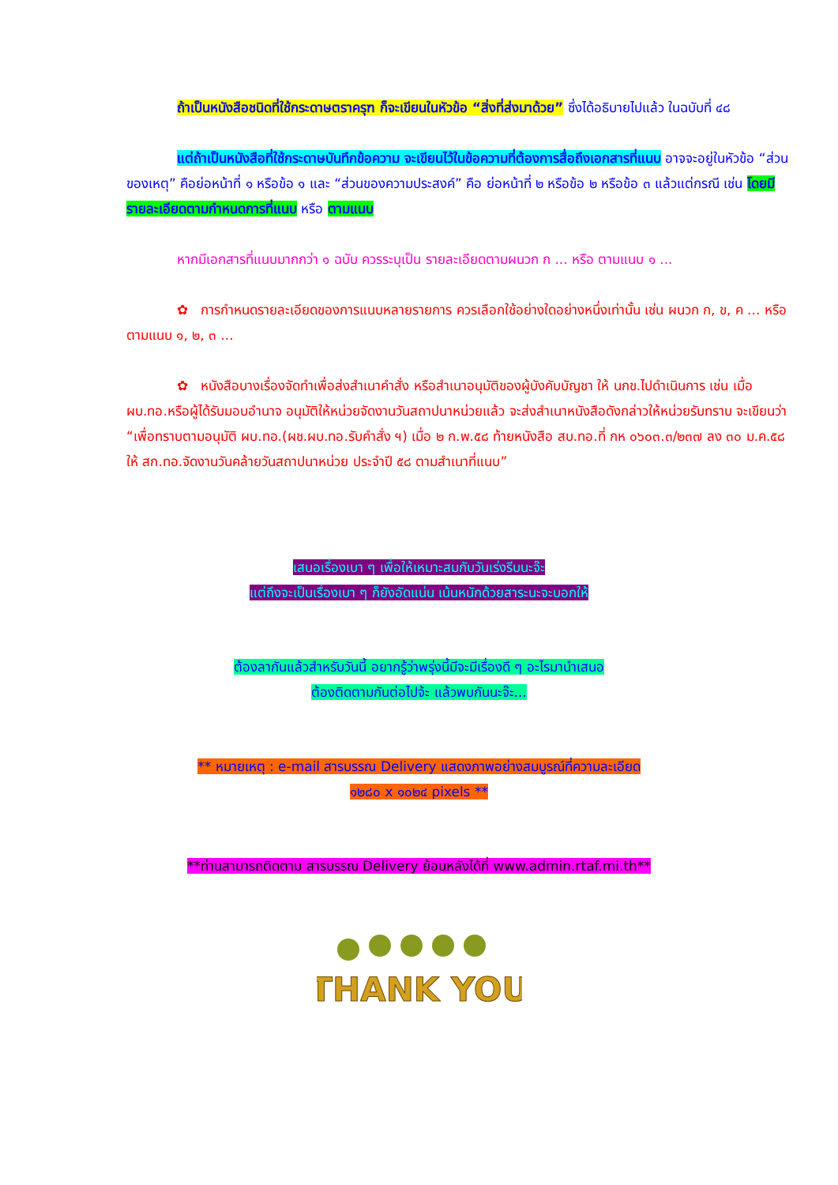ถ้าเป็นหนังสือชนิดที่ใช้กระดาษตราครุฑ ก็จะเขียนในหัวข้อ “สิ่งที่ส่งมาด้วย” ซึ่งได้อธิบายไปแล้ว ในฉบับที่ ๔๘
แต่ถ้าเป็นหนังสือที่ใช้กระดาษบันทึกข้อความ จะเขียนไว้ในข้อความที่ต้องการสื่อถึงเอกสารที่แนบ อาจจะอยู่ในหัวข้อ “ส่วนของเหตุ” คือย่อหน้าที่ ๑ หรือข้อ ๑ และ “ส่วนของความประสงค์” คือ ย่อหน้าที่ ๒ หรือข้อ ๒ หรือข้อ ๓ แล้วแต่กรณี เช่น โดยมีรายละเอียดตามกำหนดการที่แนบ หรือ ตามแนบ
หากมีเอกสารที่แนบมากกว่า ๑ ฉบับ ควรระบุเป็น รายละเอียดตามผนวก ก ... หรือ ตามแนบ ๑ ...
✿ การกำหนดรายละเอียดของการแนบหลายรายการ ควรเลือกใช้อย่างใดอย่างหนึ่งเท่านั้น เช่น ผนวก ก, ข, ค ... หรือ ตามแนบ ๑, ๒, ๓ ...
✿ หนังสือบางเรื่องจัดทำเพื่อส่งสำเนาคำสั่ง หรือสำเนาอนุมัติของผู้บังคับบัญชา ให้ นกข.ไปดำเนินการ เช่น เมื่อ ผบ.ทอ.หรือผู้ได้รับมอบอำนาจ อนุมัติให้หน่วยจัดงานวันสถาปนาหน่วยแล้ว จะส่งสำเนาหนังสือดังกล่าวให้หน่วยรับทราบ จะเขียนว่า “เพื่อทราบตามอนุมัติ ผบ.ทอ.(ผช.ผบ.ทอ.รับคำสั่ง ฯ) เมื่อ ๒ ก.พ.๕๘ ท้ายหนังสือ สบ.ทอ.ที่ กห ๐๖๐๓.๓/๒๓๗ ลง ๓๐ ม.ค.๕๘ ให้ สก.ทอ.จัดงานวันคล้ายวันสถาปนาหน่วย ประจำปี ๕๘ ตามสำเนาที่แนบ”
เสนอเรื่องเบา ๆ เพื่อให้เหมาะสมกับวันเร่งรีบนะจ๊ะ
แต่ถึงจะเป็นเรื่องเบา ๆ ก็ยังอัดแน่น เน้นหนักด้วยสาระนะจะบอกให้
ต้องลากันแล้วสำหรับวันนี้ อยากรู้ว่าพรุ่งนี้มีจะมีเรื่องดี ๆ อะไรมานำเสนอ
ต้องติดตามกันต่อไปจ้ะ แล้วพบกันนะจ๊ะ...
** หมายเหตุ : e-mail สารบรรณ Delivery แสดงภาพอย่างสมบูรณ์ที่ความละเอียด
๑๒๘๐ x ๑๐๒๔ pixels **
**ท่านสามารถติดตาม สารบรรณ Delivery ย้อนหลังได้ที่ www.admin.rtaf.mi.th**
THANK YOU